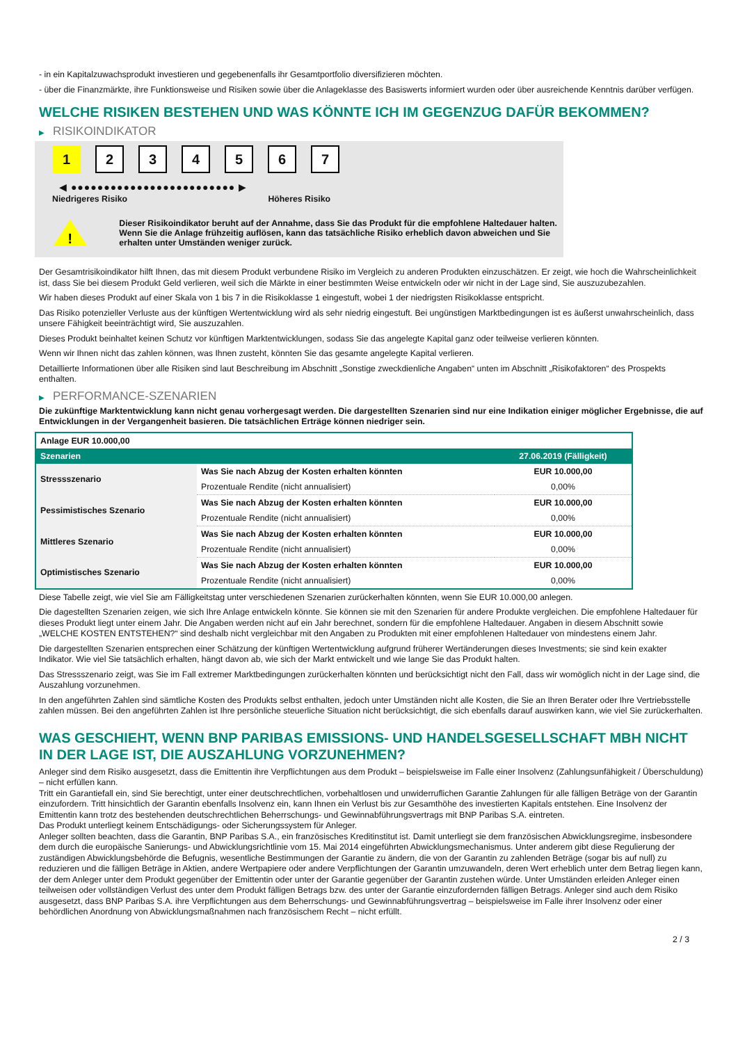- in ein Kapitalzuwachsprodukt investieren und gegebenenfalls ihr Gesamtportfolio diversifizieren möchten.
- über die Finanzmärkte, ihre Funktionsweise und Risiken sowie über die Anlageklasse des Basiswerts informiert wurden oder über ausreichende Kenntnis darüber verfügen.
WELCHE RISIKEN BESTEHEN UND WAS KÖNNTE ICH IM GEGENZUG DAFÜR BEKOMMEN?
▶ RISIKOINDIKATOR
1 2 3 4 5 6 7
◀ ●●●●●●●●●●●●●●●●●●●●●●●●● ▶
Niedrigeres Risiko Höheres Risiko
!
Dieser Risikoindikator beruht auf der Annahme, dass Sie das Produkt für die empfohlene Haltedauer halten.
Wenn Sie die Anlage frühzeitig auflösen, kann das tatsächliche Risiko erheblich davon abweichen und Sie erhalten unter Umständen weniger zurück.
Der Gesamtrisikoindikator hilft Ihnen, das mit diesem Produkt verbundene Risiko im Vergleich zu anderen Produkten einzuschätzen. Er zeigt, wie hoch die Wahrscheinlichkeit ist, dass Sie bei diesem Produkt Geld verlieren, weil sich die Märkte in einer bestimmten Weise entwickeln oder wir nicht in der Lage sind, Sie auszuzubezahlen.
Wir haben dieses Produkt auf einer Skala von 1 bis 7 in die Risikoklasse 1 eingestuft, wobei 1 der niedrigsten Risikoklasse entspricht.
Das Risiko potenzieller Verluste aus der künftigen Wertentwicklung wird als sehr niedrig eingestuft. Bei ungünstigen Marktbedingungen ist es äußerst unwahrscheinlich, dass unsere Fähigkeit beeinträchtigt wird, Sie auszuzahlen.
Dieses Produkt beinhaltet keinen Schutz vor künftigen Marktentwicklungen, sodass Sie das angelegte Kapital ganz oder teilweise verlieren könnten.
Wenn wir Ihnen nicht das zahlen können, was Ihnen zusteht, könnten Sie das gesamte angelegte Kapital verlieren.
Detaillierte Informationen über alle Risiken sind laut Beschreibung im Abschnitt „Sonstige zweckdienliche Angaben“ unten im Abschnitt „Risikofaktoren“ des Prospekts enthalten.
▶ PERFORMANCE-SZENARIEN
Die zukünftige Marktentwicklung kann nicht genau vorhergesagt werden. Die dargestellten Szenarien sind nur eine Indikation einiger möglicher Ergebnisse, die auf Entwicklungen in der Vergangenheit basieren. Die tatsächlichen Erträge können niedriger sein.
| Anlage EUR 10.000,00 | | |
| Szenarien | | 27.06.2019 (Fälligkeit) |
| Stressszenario | Was Sie nach Abzug der Kosten erhalten könnten | EUR 10.000,00 |
| | Prozentuale Rendite (nicht annualisiert) | 0,00% |
| Pessimistisches Szenario | Was Sie nach Abzug der Kosten erhalten könnten | EUR 10.000,00 |
| | Prozentuale Rendite (nicht annualisiert) | 0,00% |
| Mittleres Szenario | Was Sie nach Abzug der Kosten erhalten könnten | EUR 10.000,00 |
| | Prozentuale Rendite (nicht annualisiert) | 0,00% |
| Optimistisches Szenario | Was Sie nach Abzug der Kosten erhalten könnten | EUR 10.000,00 |
| | Prozentuale Rendite (nicht annualisiert) | 0,00% |
Diese Tabelle zeigt, wie viel Sie am Fälligkeitstag unter verschiedenen Szenarien zurückerhalten könnten, wenn Sie EUR 10.000,00 anlegen.
Die dagestellten Szenarien zeigen, wie sich Ihre Anlage entwickeln könnte. Sie können sie mit den Szenarien für andere Produkte vergleichen. Die empfohlene Haltedauer für dieses Produkt liegt unter einem Jahr. Die Angaben werden nicht auf ein Jahr berechnet, sondern für die empfohlene Haltedauer. Angaben in diesem Abschnitt sowie „WELCHE KOSTEN ENTSTEHEN?“ sind deshalb nicht vergleichbar mit den Angaben zu Produkten mit einer empfohlenen Haltedauer von mindestens einem Jahr.
Die dargestellten Szenarien entsprechen einer Schätzung der künftigen Wertentwicklung aufgrund früherer Wertänderungen dieses Investments; sie sind kein exakter Indikator. Wie viel Sie tatsächlich erhalten, hängt davon ab, wie sich der Markt entwickelt und wie lange Sie das Produkt halten.
Das Stressszenario zeigt, was Sie im Fall extremer Marktbedingungen zurückerhalten könnten und berücksichtigt nicht den Fall, dass wir womöglich nicht in der Lage sind, die Auszahlung vorzunehmen.
In den angeführten Zahlen sind sämtliche Kosten des Produkts selbst enthalten, jedoch unter Umständen nicht alle Kosten, die Sie an Ihren Berater oder Ihre Vertriebsstelle zahlen müssen. Bei den angeführten Zahlen ist Ihre persönliche steuerliche Situation nicht berücksichtigt, die sich ebenfalls darauf auswirken kann, wie viel Sie zurückerhalten.
WAS GESCHIEHT, WENN BNP PARIBAS EMISSIONS- UND HANDELSGESELLSCHAFT MBH NICHT IN DER LAGE IST, DIE AUSZAHLUNG VORZUNEHMEN?
Anleger sind dem Risiko ausgesetzt, dass die Emittentin ihre Verpflichtungen aus dem Produkt – beispielsweise im Falle einer Insolvenz (Zahlungsunfähigkeit / Überschuldung) – nicht erfüllen kann.
Tritt ein Garantiefall ein, sind Sie berechtigt, unter einer deutschrechtlichen, vorbehaltlosen und unwiderruflichen Garantie Zahlungen für alle fälligen Beträge von der Garantin einzufordern. Tritt hinsichtlich der Garantin ebenfalls Insolvenz ein, kann Ihnen ein Verlust bis zur Gesamthöhe des investierten Kapitals entstehen. Eine Insolvenz der Emittentin kann trotz des bestehenden deutschrechtlichen Beherrschungs- und Gewinnabführungsvertrags mit BNP Paribas S.A. eintreten.
Das Produkt unterliegt keinem Entschädigungs- oder Sicherungssystem für Anleger.
Anleger sollten beachten, dass die Garantin, BNP Paribas S.A., ein französisches Kreditinstitut ist. Damit unterliegt sie dem französischen Abwicklungsregime, insbesondere dem durch die europäische Sanierungs- und Abwicklungsrichtlinie vom 15. Mai 2014 eingeführten Abwicklungsmechanismus. Unter anderem gibt diese Regulierung der zuständigen Abwicklungsbehörde die Befugnis, wesentliche Bestimmungen der Garantie zu ändern, die von der Garantin zu zahlenden Beträge (sogar bis auf null) zu reduzieren und die fälligen Beträge in Aktien, andere Wertpapiere oder andere Verpflichtungen der Garantin umzuwandeln, deren Wert erheblich unter dem Betrag liegen kann, der dem Anleger unter dem Produkt gegenüber der Emittentin oder unter der Garantie gegenüber der Garantin zustehen würde. Unter Umständen erleiden Anleger einen teilweisen oder vollständigen Verlust des unter dem Produkt fälligen Betrags bzw. des unter der Garantie einzufordernden fälligen Betrags. Anleger sind auch dem Risiko ausgesetzt, dass BNP Paribas S.A. ihre Verpflichtungen aus dem Beherrschungs- und Gewinnabführungsvertrag – beispielsweise im Falle ihrer Insolvenz oder einer behördlichen Anordnung von Abwicklungsmaßnahmen nach französischem Recht – nicht erfüllt.
2 / 3